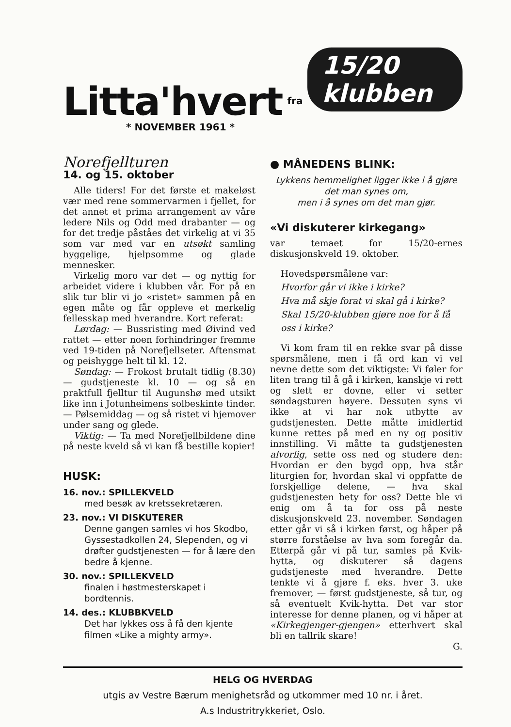Litta'hvert fra 15/20 klubben
* NOVEMBER 1961 *
Norefjellturen
14. og 15. oktober
Alle tiders! For det første et makeløst vær med rene sommervarmen i fjellet, for det annet et prima arrangement av våre ledere Nils og Odd med drabanter — og for det tredje påståes det virkelig at vi 35 som var med var en utsøkt samling hyggelige, hjelpsomme og glade mennesker.
Virkelig moro var det — og nyttig for arbeidet videre i klubben vår. For på en slik tur blir vi jo «ristet» sammen på en egen måte og får oppleve et merkelig fellesskap med hverandre. Kort referat:
Lørdag: — Bussristing med Øivind ved rattet — etter noen forhindringer fremme ved 19-tiden på Norefjellseter. Aftensmat og peishygge helt til kl. 12.
Søndag: — Frokost brutalt tidlig (8.30) — gudstjeneste kl. 10 — og så en praktfull fjelltur til Augunshø med utsikt like inn i Jotunheimens solbeskinte tinder. — Pølsemiddag — og så ristet vi hjemover under sang og glede.
Viktig: — Ta med Norefjellbildene dine på neste kveld så vi kan få bestille kopier!
HUSK:
16. nov.: SPILLEKVELD
med besøk av kretssekretæren.
23. nov.: VI DISKUTERER
Denne gangen samles vi hos Skodbo, Gyssestadkollen 24, Slependen, og vi drøfter gudstjenesten — for å lære den bedre å kjenne.
30. nov.: SPILLEKVELD
finalen i høstmesterskapet i bordtennis.
14. des.: KLUBBKVELD
Det har lykkes oss å få den kjente filmen «Like a mighty army».
● MÅNEDENS BLINK:
Lykkens hemmelighet ligger ikke i å gjøre det man synes om,
men i å synes om det man gjør.
«Vi diskuterer kirkegang»
var temaet for 15/20-ernes diskusjonskveld 19. oktober.
Hovedspørsmålene var:
Hvorfor går vi ikke i kirke?
Hva må skje forat vi skal gå i kirke?
Skal 15/20-klubben gjøre noe for å få oss i kirke?
Vi kom fram til en rekke svar på disse spørsmålene, men i få ord kan vi vel nevne dette som det viktigste: Vi føler for liten trang til å gå i kirken, kanskje vi rett og slett er dovne, eller vi setter søndagsturen høyere. Dessuten syns vi ikke at vi har nok utbytte av gudstjenesten. Dette måtte imidlertid kunne rettes på med en ny og positiv innstilling. Vi måtte ta gudstjenesten alvorlig, sette oss ned og studere den: Hvordan er den bygd opp, hva står liturgien for, hvordan skal vi oppfatte de forskjellige delene, — hva skal gudstjenesten bety for oss? Dette ble vi enig om å ta for oss på neste diskusjonskveld 23. november. Søndagen etter går vi så i kirken først, og håper på større forståelse av hva som foregår da. Etterpå går vi på tur, samles på Kvik-hytta, og diskuterer så dagens gudstjeneste med hverandre. Dette tenkte vi å gjøre f. eks. hver 3. uke fremover, — først gudstjeneste, så tur, og så eventuelt Kvik-hytta. Det var stor interesse for denne planen, og vi håper at «Kirkegjenger-gjengen» etterhvert skal bli en tallrik skare!
G.
HELG OG HVERDAG
utgis av Vestre Bærum menighetsråd og utkommer med 10 nr. i året.
A.s Industritrykkeriet, Oslo.